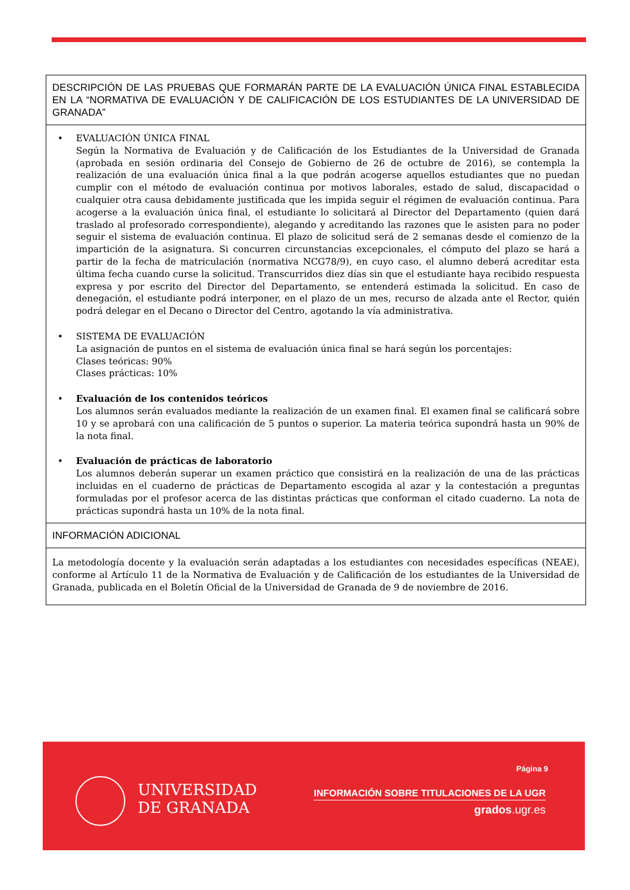DESCRIPCIÓN DE LAS PRUEBAS QUE FORMARÁN PARTE DE LA EVALUACIÓN ÚNICA FINAL ESTABLECIDA EN LA “NORMATIVA DE EVALUACIÓN Y DE CALIFICACIÓN DE LOS ESTUDIANTES DE LA UNIVERSIDAD DE GRANADA”
• EVALUACIÓN ÚNICA FINAL
Según la Normativa de Evaluación y de Calificación de los Estudiantes de la Universidad de Granada (aprobada en sesión ordinaria del Consejo de Gobierno de 26 de octubre de 2016), se contempla la realización de una evaluación única final a la que podrán acogerse aquellos estudiantes que no puedan cumplir con el método de evaluación continua por motivos laborales, estado de salud, discapacidad o cualquier otra causa debidamente justificada que les impida seguir el régimen de evaluación continua. Para acogerse a la evaluación única final, el estudiante lo solicitará al Director del Departamento (quien dará traslado al profesorado correspondiente), alegando y acreditando las razones que le asisten para no poder seguir el sistema de evaluación continua. El plazo de solicitud será de 2 semanas desde el comienzo de la impartición de la asignatura. Si concurren circunstancias excepcionales, el cómputo del plazo se hará a partir de la fecha de matriculación (normativa NCG78/9), en cuyo caso, el alumno deberá acreditar esta última fecha cuando curse la solicitud. Transcurridos diez días sin que el estudiante haya recibido respuesta expresa y por escrito del Director del Departamento, se entenderá estimada la solicitud. En caso de denegación, el estudiante podrá interponer, en el plazo de un mes, recurso de alzada ante el Rector, quién podrá delegar en el Decano o Director del Centro, agotando la vía administrativa.
• SISTEMA DE EVALUACIÓN
La asignación de puntos en el sistema de evaluación única final se hará según los porcentajes:
Clases teóricas: 90%
Clases prácticas: 10%
• Evaluación de los contenidos teóricos
Los alumnos serán evaluados mediante la realización de un examen final. El examen final se calificará sobre 10 y se aprobará con una calificación de 5 puntos o superior. La materia teórica supondrá hasta un 90% de la nota final.
• Evaluación de prácticas de laboratorio
Los alumnos deberán superar un examen práctico que consistirá en la realización de una de las prácticas incluidas en el cuaderno de prácticas de Departamento escogida al azar y la contestación a preguntas formuladas por el profesor acerca de las distintas prácticas que conforman el citado cuaderno. La nota de prácticas supondrá hasta un 10% de la nota final.
INFORMACIÓN ADICIONAL
La metodología docente y la evaluación serán adaptadas a los estudiantes con necesidades específicas (NEAE), conforme al Artículo 11 de la Normativa de Evaluación y de Calificación de los estudiantes de la Universidad de Granada, publicada en el Boletín Oficial de la Universidad de Granada de 9 de noviembre de 2016.
Página 9
UNIVERSIDAD
DE GRANADA
INFORMACIÓN SOBRE TITULACIONES DE LA UGR
grados.ugr.es